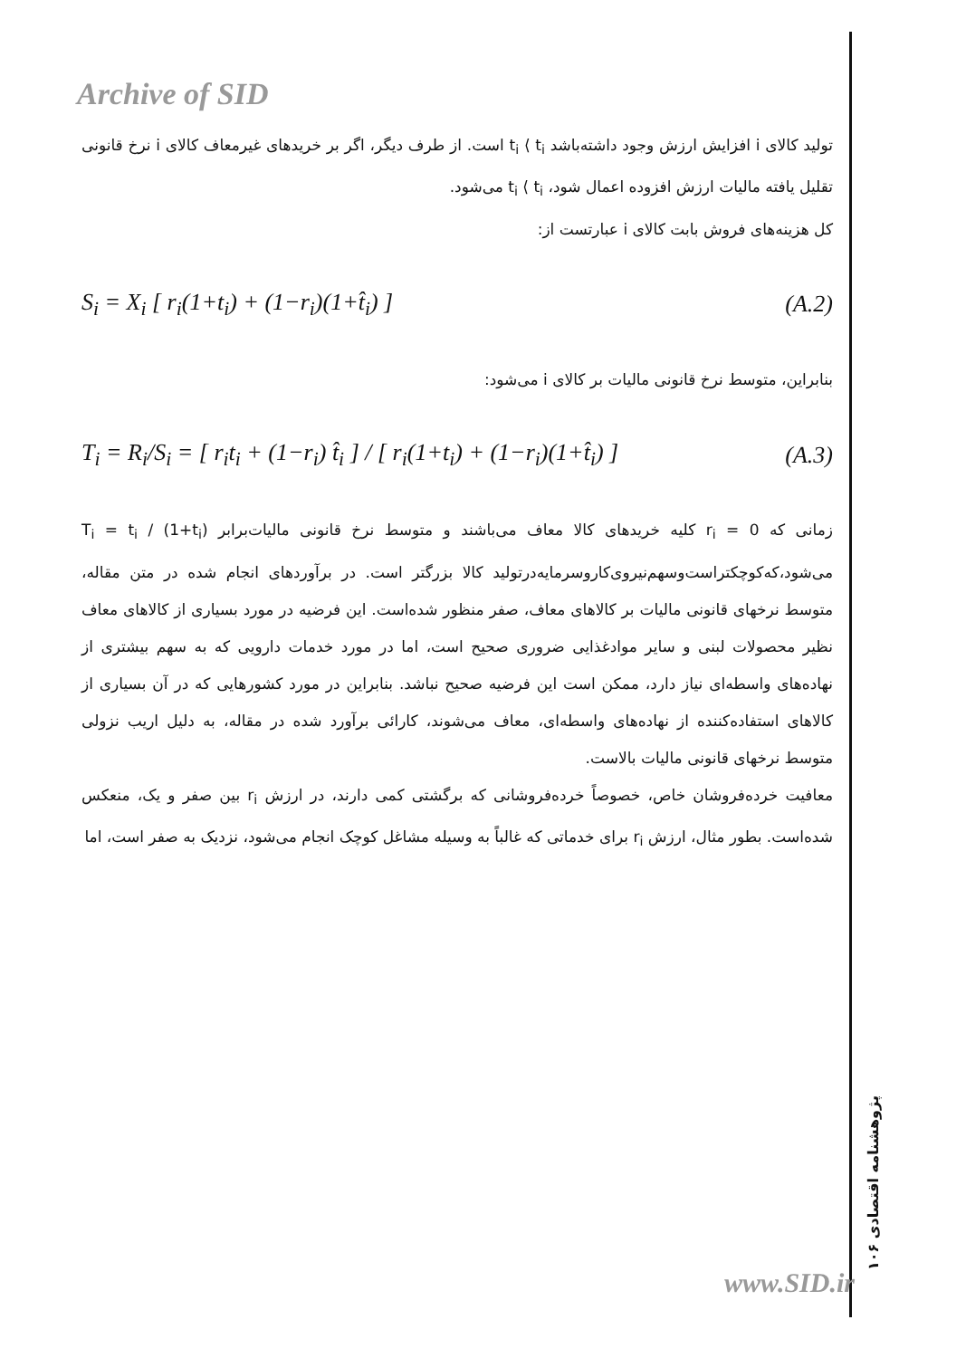Archive of SID
تولید کالای i افزایش ارزش وجود داشته‌باشد t<sub>i</sub> ⟨ t<sub>i</sub> است. از طرف دیگر، اگر بر خریدهای غیرمعاف کالای i نرخ قانونی تقلیل یافته مالیات ارزش افزوده اعمال شود، t<sub>i</sub> ⟨ t<sub>i</sub> می‌شود.
کل هزینه‌های فروش بابت کالای i عبارتست از:
S<sub>i</sub> = X<sub>i</sub> [ r<sub>i</sub>(1+t<sub>i</sub>) + (1−r<sub>i</sub>)(1+t̂<sub>i</sub>) ] (A.2)
بنابراین، متوسط نرخ قانونی مالیات بر کالای i می‌شود:
T<sub>i</sub> = R<sub>i</sub>/S<sub>i</sub> = [ r<sub>i</sub>t<sub>i</sub> + (1−r<sub>i</sub>) t̂<sub>i</sub> ] / [ r<sub>i</sub>(1+t<sub>i</sub>) + (1−r<sub>i</sub>)(1+t̂<sub>i</sub>) ] (A.3)
زمانی که r<sub>i</sub> = 0 کلیه خریدهای کالا معاف می‌باشند و متوسط نرخ قانونی مالیات‌برابر T<sub>i</sub> = t<sub>i</sub> / (1+t<sub>i</sub>) می‌شود،که‌کوچکتراست‌وسهم‌نیروی‌کاروسرمایه‌درتولید کالا بزرگتر است. در برآوردهای انجام شده در متن مقاله، متوسط نرخهای قانونی مالیات بر کالاهای معاف، صفر منظور شده‌است. این فرضیه در مورد بسیاری از کالاهای معاف نظیر محصولات لبنی و سایر موادغذایی ضروری صحیح است، اما در مورد خدمات دارویی که به سهم بیشتری از نهاده‌های واسطه‌ای نیاز دارد، ممکن است این فرضیه صحیح نباشد. بنابراین در مورد کشورهایی که در آن بسیاری از کالاهای استفاده‌کننده از نهاده‌های واسطه‌ای، معاف می‌شوند، کارائی برآورد شده در مقاله، به دلیل اریب نزولی متوسط نرخهای قانونی مالیات بالاست.
معافیت خرده‌فروشان خاص، خصوصاً خرده‌فروشانی که برگشتی کمی دارند، در ارزش r<sub>i</sub> بین صفر و یک، منعکس شده‌است. بطور مثال، ارزش r<sub>i</sub> برای خدماتی که غالباً به وسیله مشاغل کوچک انجام می‌شود، نزدیک به صفر است، اما
پژوهشنامه اقتصادی ۱۰۶
www.SID.ir